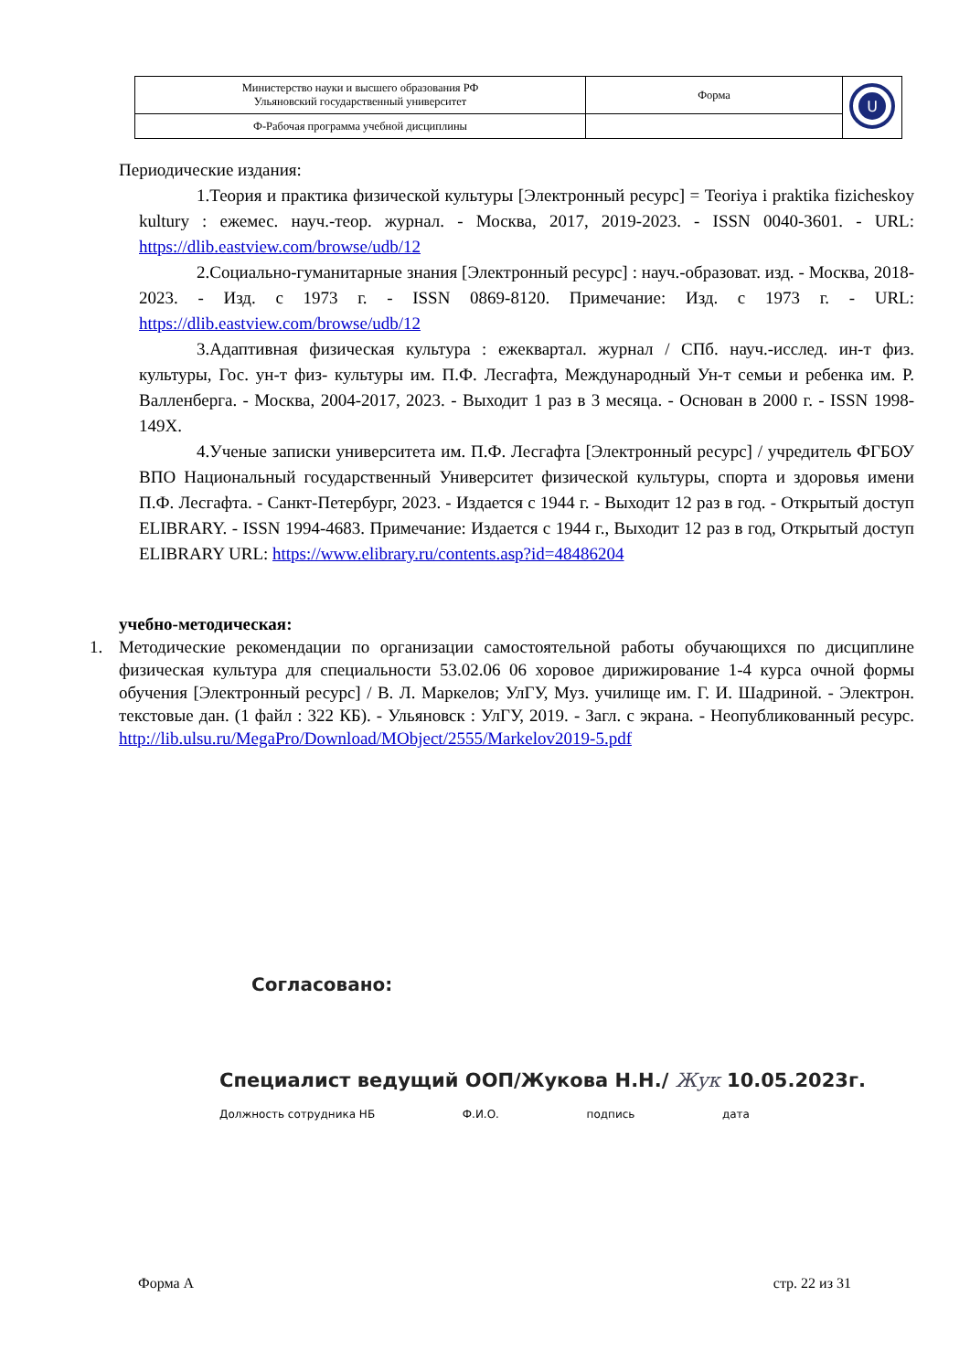| Министерство науки и высшего образования РФ Ульяновский государственный университет | Форма | U |
| Ф-Рабочая программа учебной дисциплины | | |
Периодические издания:
1.Теория и практика физической культуры [Электронный ресурс] = Teoriya i praktika fizicheskoy kultury : ежемес. науч.-теор. журнал. - Москва, 2017, 2019-2023. - ISSN 0040-3601. - URL: https://dlib.eastview.com/browse/udb/12
2.Социально-гуманитарные знания [Электронный ресурс] : науч.-образоват. изд. - Москва, 2018-2023. - Изд. с 1973 г. - ISSN 0869-8120. Примечание: Изд. с 1973 г. - URL: https://dlib.eastview.com/browse/udb/12
3.Адаптивная физическая культура : ежеквартал. журнал / СПб. науч.-исслед. ин-т физ. культуры, Гос. ун-т физ- культуры им. П.Ф. Лесгафта, Международный Ун-т семьи и ребенка им. Р. Валленберга. - Москва, 2004-2017, 2023. - Выходит 1 раз в 3 месяца. - Основан в 2000 г. - ISSN 1998-149Х.
4.Ученые записки университета им. П.Ф. Лесгафта [Электронный ресурс] / учредитель ФГБОУ ВПО Национальный государственный Университет физической культуры, спорта и здоровья имени П.Ф. Лесгафта. - Санкт-Петербург, 2023. - Издается с 1944 г. - Выходит 12 раз в год. - Открытый доступ ELIBRARY. - ISSN 1994-4683. Примечание: Издается с 1944 г., Выходит 12 раз в год, Открытый доступ ELIBRARY URL: https://www.elibrary.ru/contents.asp?id=48486204
учебно-методическая:
1. Методические рекомендации по организации самостоятельной работы обучающихся по дисциплине физическая культура для специальности 53.02.06 06 хоровое дирижирование 1-4 курса очной формы обучения [Электронный ресурс] / В. Л. Маркелов; УлГУ, Муз. училище им. Г. И. Шадриной. - Электрон. текстовые дан. (1 файл : 322 КБ). - Ульяновск : УлГУ, 2019. - Загл. с экрана. - Неопубликованный ресурс. http://lib.ulsu.ru/MegaPro/Download/MObject/2555/Markelov2019-5.pdf
Согласовано:
Специалист ведущий ООП/Жукова Н.Н./ Жук 10.05.2023г.
Должность сотрудника НБ Ф.И.О. подпись дата
Форма А стр. 22 из 31